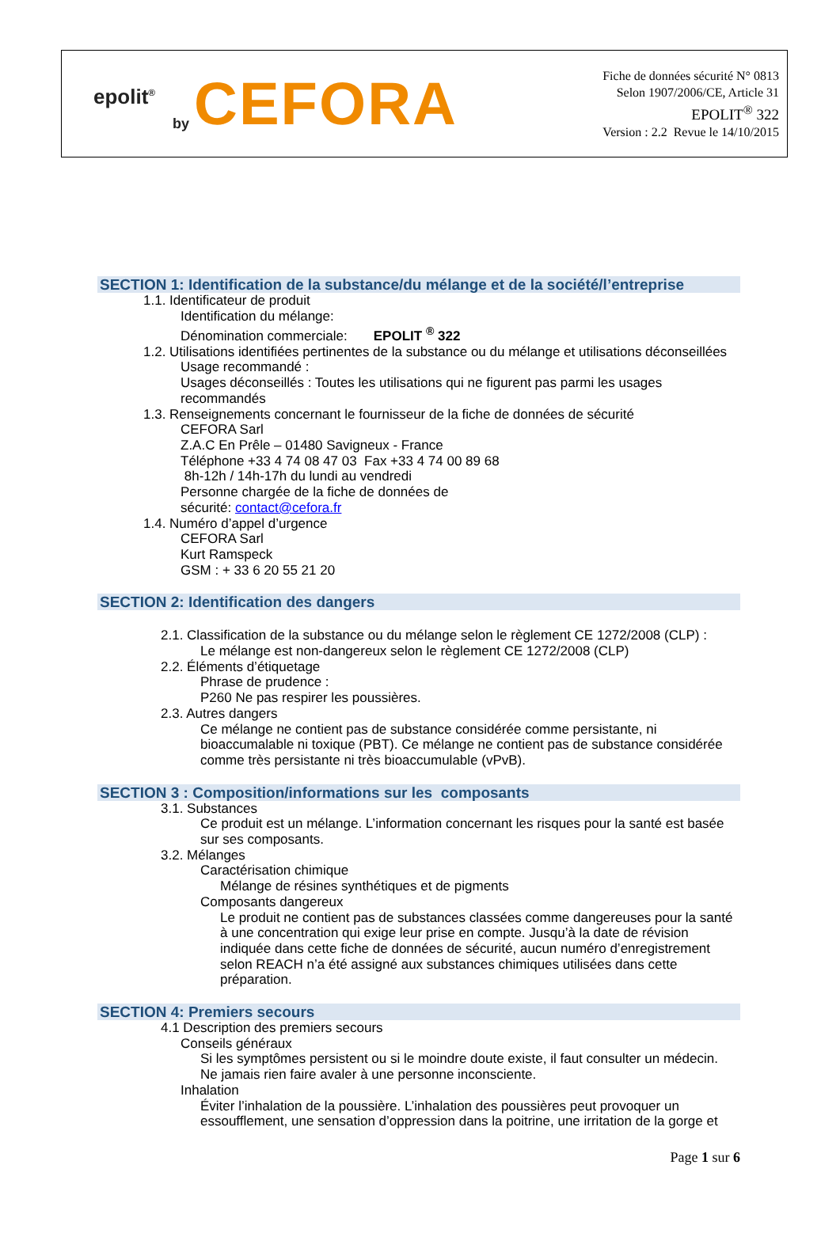epolit<sup>®</sup>
by CEFORA
Fiche de données sécurité N° 0813
Selon 1907/2006/CE, Article 31
EPOLIT<sup>®</sup> 322
Version : 2.2 Revue le 14/10/2015
SECTION 1: Identification de la substance/du mélange et de la société/l’entreprise
1.1. Identificateur de produit
Identification du mélange:
Dénomination commerciale: EPOLIT <sup>®</sup> 322
1.2. Utilisations identifiées pertinentes de la substance ou du mélange et utilisations déconseillées
Usage recommandé :
Usages déconseillés : Toutes les utilisations qui ne figurent pas parmi les usages recommandés
1.3. Renseignements concernant le fournisseur de la fiche de données de sécurité
CEFORA Sarl
Z.A.C En Prêle – 01480 Savigneux - France
Téléphone +33 4 74 08 47 03 Fax +33 4 74 00 89 68
8h-12h / 14h-17h du lundi au vendredi
Personne chargée de la fiche de données de
sécurité: contact@cefora.fr
1.4. Numéro d’appel d’urgence
CEFORA Sarl
Kurt Ramspeck
GSM : + 33 6 20 55 21 20
SECTION 2: Identification des dangers
2.1. Classification de la substance ou du mélange selon le règlement CE 1272/2008 (CLP) :
Le mélange est non-dangereux selon le règlement CE 1272/2008 (CLP)
2.2. Éléments d’étiquetage
Phrase de prudence :
P260 Ne pas respirer les poussières.
2.3. Autres dangers
Ce mélange ne contient pas de substance considérée comme persistante, ni bioaccumalable ni toxique (PBT). Ce mélange ne contient pas de substance considérée comme très persistante ni très bioaccumulable (vPvB).
SECTION 3 : Composition/informations sur les composants
3.1. Substances
Ce produit est un mélange. L’information concernant les risques pour la santé est basée sur ses composants.
3.2. Mélanges
Caractérisation chimique
Mélange de résines synthétiques et de pigments
Composants dangereux
Le produit ne contient pas de substances classées comme dangereuses pour la santé à une concentration qui exige leur prise en compte. Jusqu’à la date de révision indiquée dans cette fiche de données de sécurité, aucun numéro d’enregistrement selon REACH n’a été assigné aux substances chimiques utilisées dans cette préparation.
SECTION 4: Premiers secours
4.1 Description des premiers secours
Conseils généraux
Si les symptômes persistent ou si le moindre doute existe, il faut consulter un médecin.
Ne jamais rien faire avaler à une personne inconsciente.
Inhalation
Éviter l’inhalation de la poussière. L’inhalation des poussières peut provoquer un essoufflement, une sensation d’oppression dans la poitrine, une irritation de la gorge et
Page 1 sur 6